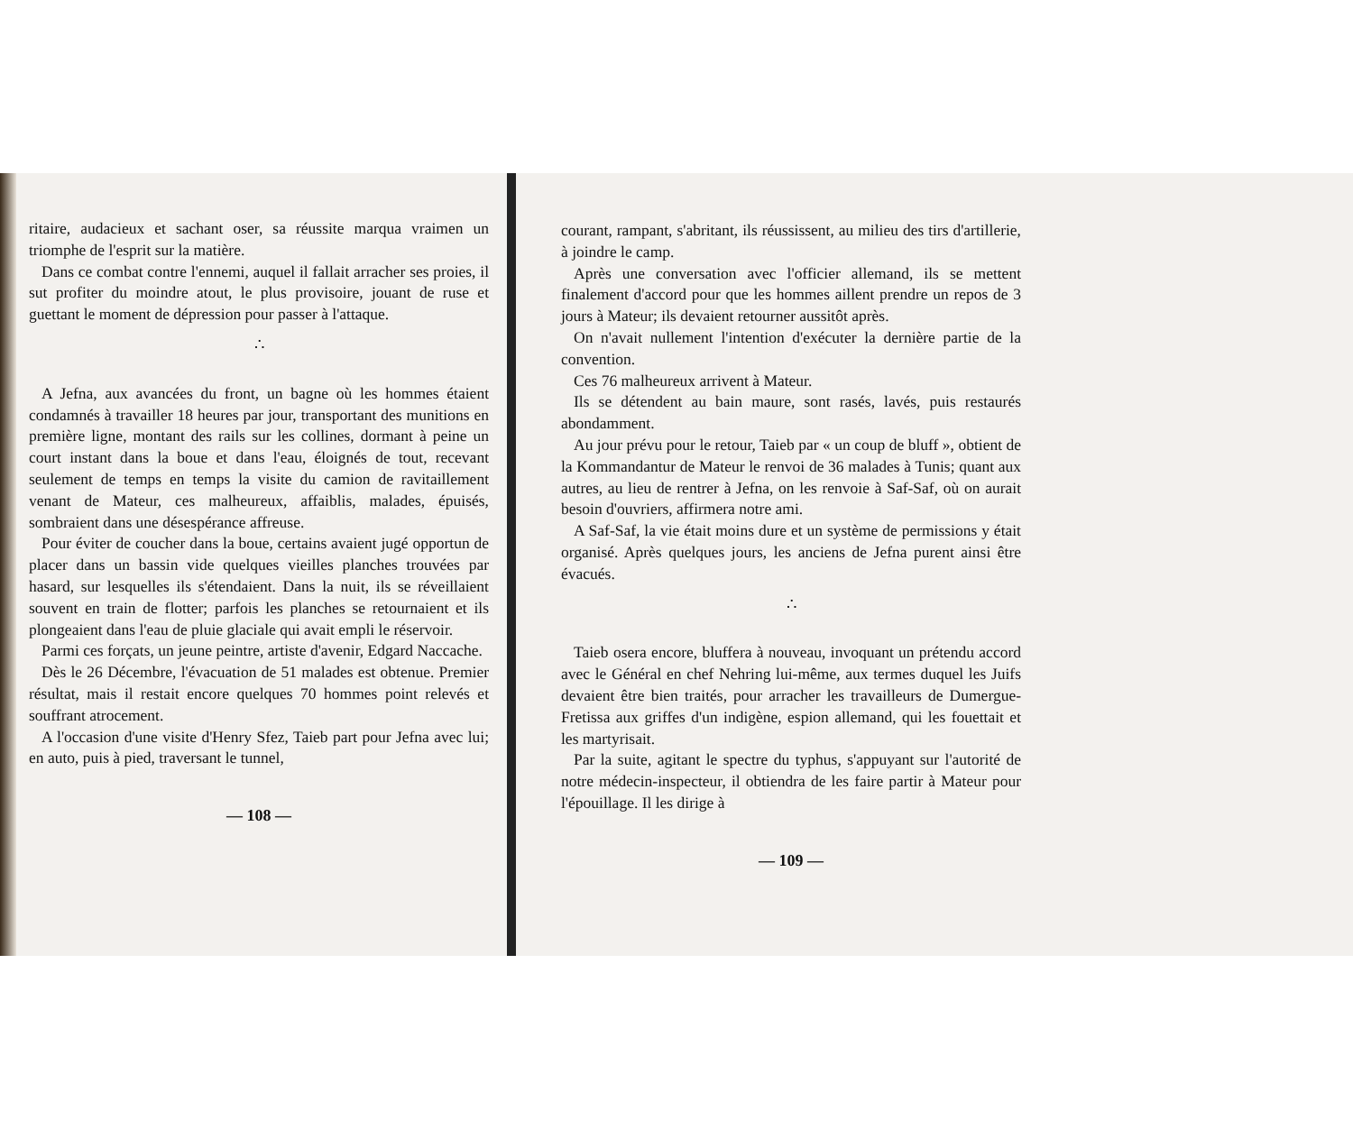ritaire, audacieux et sachant oser, sa réussite marqua vraimen un triomphe de l'esprit sur la matière.
Dans ce combat contre l'ennemi, auquel il fallait arracher ses proies, il sut profiter du moindre atout, le plus provisoire, jouant de ruse et guettant le moment de dépression pour passer à l'attaque.
∴
A Jefna, aux avancées du front, un bagne où les hommes étaient condamnés à travailler 18 heures par jour, transportant des munitions en première ligne, montant des rails sur les collines, dormant à peine un court instant dans la boue et dans l'eau, éloignés de tout, recevant seulement de temps en temps la visite du camion de ravitaillement venant de Mateur, ces malheureux, affaiblis, malades, épuisés, sombraient dans une désespérance affreuse.
Pour éviter de coucher dans la boue, certains avaient jugé opportun de placer dans un bassin vide quelques vieilles planches trouvées par hasard, sur lesquelles ils s'étendaient. Dans la nuit, ils se réveillaient souvent en train de flotter; parfois les planches se retournaient et ils plongeaient dans l'eau de pluie glaciale qui avait empli le réservoir.
Parmi ces forçats, un jeune peintre, artiste d'avenir, Edgard Naccache.
Dès le 26 Décembre, l'évacuation de 51 malades est obtenue. Premier résultat, mais il restait encore quelques 70 hommes point relevés et souffrant atrocement.
A l'occasion d'une visite d'Henry Sfez, Taieb part pour Jefna avec lui; en auto, puis à pied, traversant le tunnel,
— 108 —
courant, rampant, s'abritant, ils réussissent, au milieu des tirs d'artillerie, à joindre le camp.
Après une conversation avec l'officier allemand, ils se mettent finalement d'accord pour que les hommes aillent prendre un repos de 3 jours à Mateur; ils devaient retourner aussitôt après.
On n'avait nullement l'intention d'exécuter la dernière partie de la convention.
Ces 76 malheureux arrivent à Mateur.
Ils se détendent au bain maure, sont rasés, lavés, puis restaurés abondamment.
Au jour prévu pour le retour, Taieb par « un coup de bluff », obtient de la Kommandantur de Mateur le renvoi de 36 malades à Tunis; quant aux autres, au lieu de rentrer à Jefna, on les renvoie à Saf-Saf, où on aurait besoin d'ouvriers, affirmera notre ami.
A Saf-Saf, la vie était moins dure et un système de permissions y était organisé. Après quelques jours, les anciens de Jefna purent ainsi être évacués.
∴
Taieb osera encore, bluffera à nouveau, invoquant un prétendu accord avec le Général en chef Nehring lui-même, aux termes duquel les Juifs devaient être bien traités, pour arracher les travailleurs de Dumergue-Fretissa aux griffes d'un indigène, espion allemand, qui les fouettait et les martyrisait.
Par la suite, agitant le spectre du typhus, s'appuyant sur l'autorité de notre médecin-inspecteur, il obtiendra de les faire partir à Mateur pour l'épouillage. Il les dirige à
— 109 —